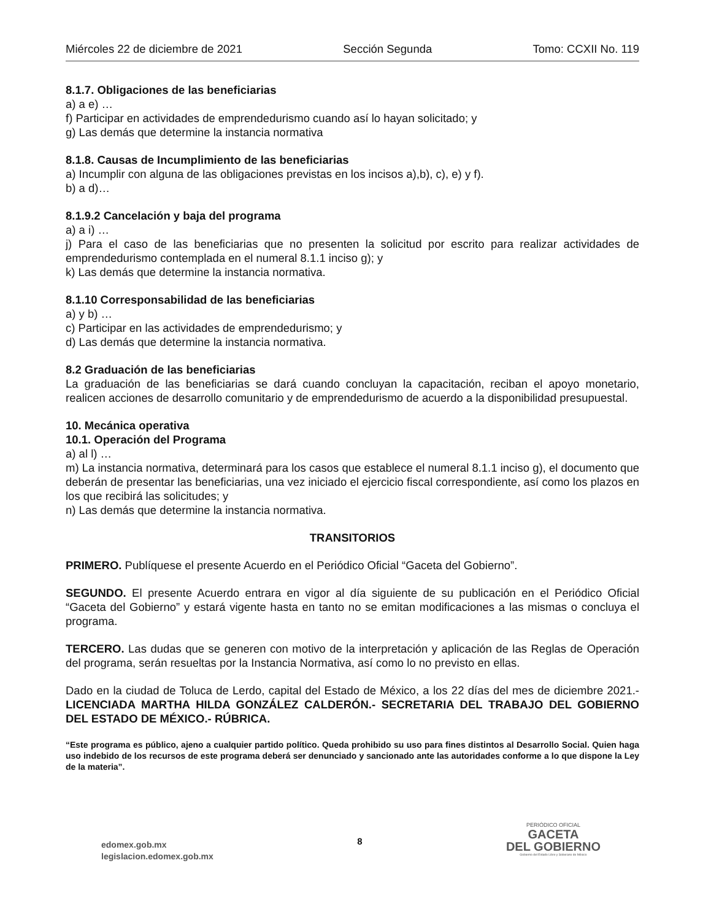Miércoles 22 de diciembre de 2021 Sección Segunda Tomo: CCXII No. 119
8.1.7. Obligaciones de las beneficiarias
a) a e) …
f) Participar en actividades de emprendedurismo cuando así lo hayan solicitado; y
g) Las demás que determine la instancia normativa
8.1.8. Causas de Incumplimiento de las beneficiarias
a) Incumplir con alguna de las obligaciones previstas en los incisos a),b), c), e) y f).
b) a d)…
8.1.9.2 Cancelación y baja del programa
a) a i) …
j) Para el caso de las beneficiarias que no presenten la solicitud por escrito para realizar actividades de emprendedurismo contemplada en el numeral 8.1.1 inciso g); y
k) Las demás que determine la instancia normativa.
8.1.10 Corresponsabilidad de las beneficiarias
a) y b) …
c) Participar en las actividades de emprendedurismo; y
d) Las demás que determine la instancia normativa.
8.2 Graduación de las beneficiarias
La graduación de las beneficiarias se dará cuando concluyan la capacitación, reciban el apoyo monetario, realicen acciones de desarrollo comunitario y de emprendedurismo de acuerdo a la disponibilidad presupuestal.
10. Mecánica operativa
10.1. Operación del Programa
a) al l) …
m) La instancia normativa, determinará para los casos que establece el numeral 8.1.1 inciso g), el documento que deberán de presentar las beneficiarias, una vez iniciado el ejercicio fiscal correspondiente, así como los plazos en los que recibirá las solicitudes; y
n) Las demás que determine la instancia normativa.
TRANSITORIOS
PRIMERO. Publíquese el presente Acuerdo en el Periódico Oficial “Gaceta del Gobierno”.
SEGUNDO. El presente Acuerdo entrara en vigor al día siguiente de su publicación en el Periódico Oficial “Gaceta del Gobierno” y estará vigente hasta en tanto no se emitan modificaciones a las mismas o concluya el programa.
TERCERO. Las dudas que se generen con motivo de la interpretación y aplicación de las Reglas de Operación del programa, serán resueltas por la Instancia Normativa, así como lo no previsto en ellas.
Dado en la ciudad de Toluca de Lerdo, capital del Estado de México, a los 22 días del mes de diciembre 2021.- LICENCIADA MARTHA HILDA GONZÁLEZ CALDERÓN.- SECRETARIA DEL TRABAJO DEL GOBIERNO DEL ESTADO DE MÉXICO.- RÚBRICA.
“Este programa es público, ajeno a cualquier partido político. Queda prohibido su uso para fines distintos al Desarrollo Social. Quien haga uso indebido de los recursos de este programa deberá ser denunciado y sancionado ante las autoridades conforme a lo que dispone la Ley de la materia”.
edomex.gob.mx
legislacion.edomex.gob.mx
8
PERIÓDICO OFICIAL
GACETA
DEL GOBIERNO
Gobierno del Estado Libre y Soberano de México